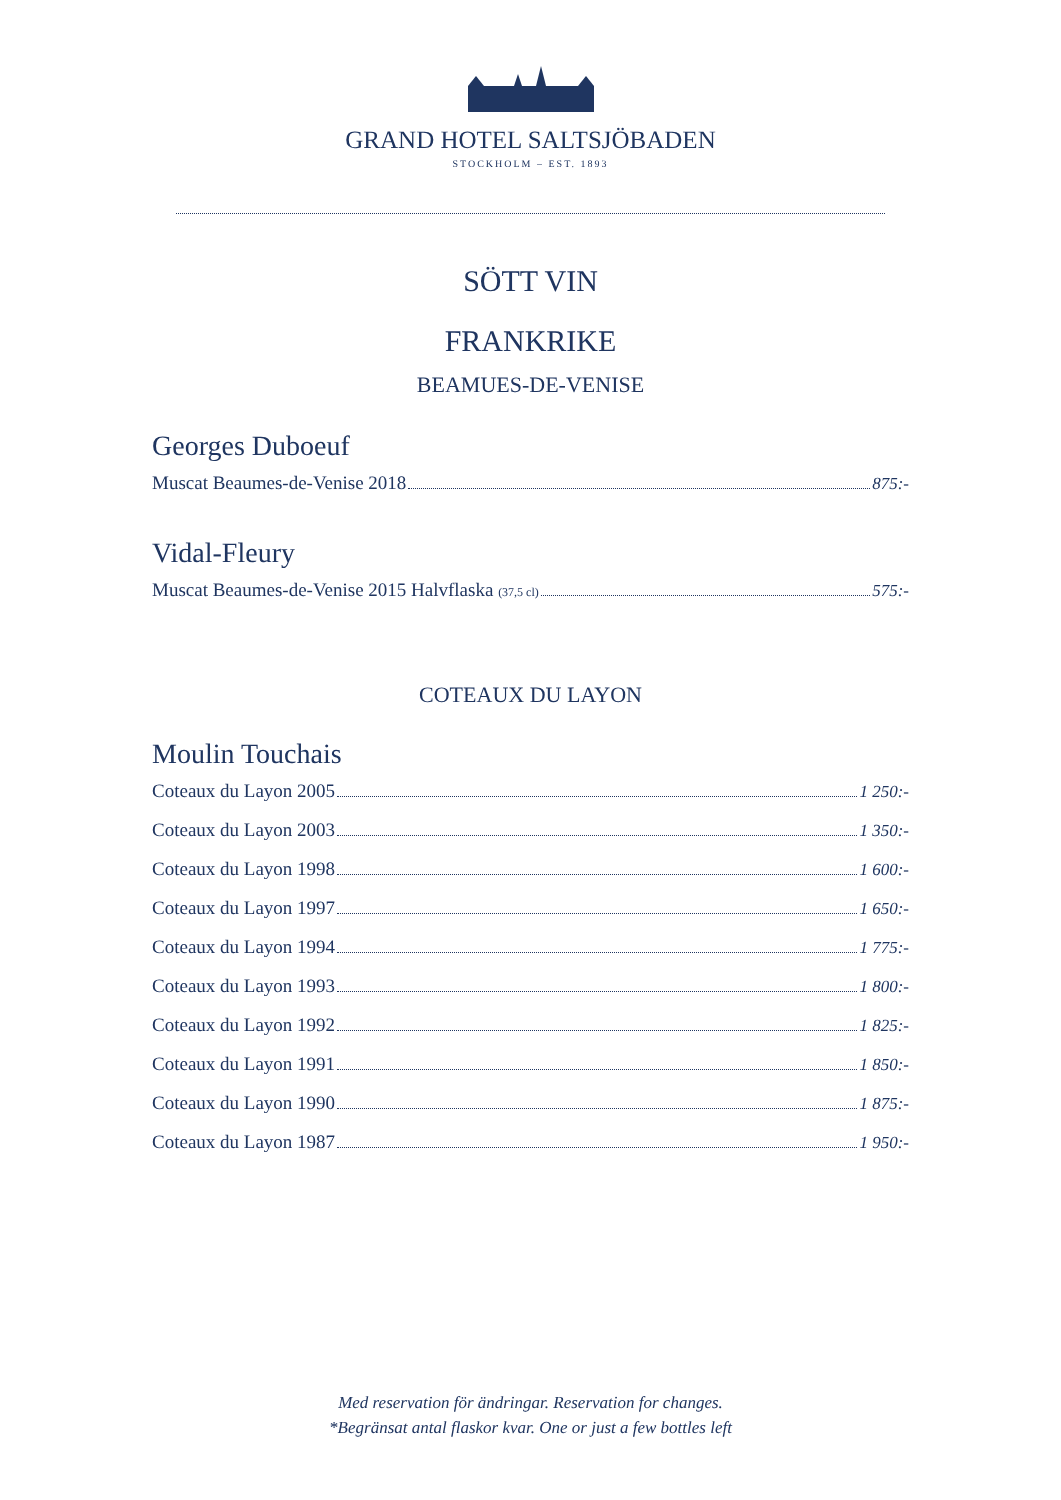GRAND HOTEL SALTSJÖBADEN
STOCKHOLM – EST. 1893
SÖTT VIN
FRANKRIKE
BEAMUES-DE-VENISE
Georges Duboeuf
Muscat Beaumes-de-Venise 2018 875:-
Vidal-Fleury
Muscat Beaumes-de-Venise 2015 Halvflaska (37,5 cl) 575:-
COTEAUX DU LAYON
Moulin Touchais
Coteaux du Layon 2005 1 250:-
Coteaux du Layon 2003 1 350:-
Coteaux du Layon 1998 1 600:-
Coteaux du Layon 1997 1 650:-
Coteaux du Layon 1994 1 775:-
Coteaux du Layon 1993 1 800:-
Coteaux du Layon 1992 1 825:-
Coteaux du Layon 1991 1 850:-
Coteaux du Layon 1990 1 875:-
Coteaux du Layon 1987 1 950:-
Med reservation för ändringar. Reservation for changes.
*Begränsat antal flaskor kvar. One or just a few bottles left